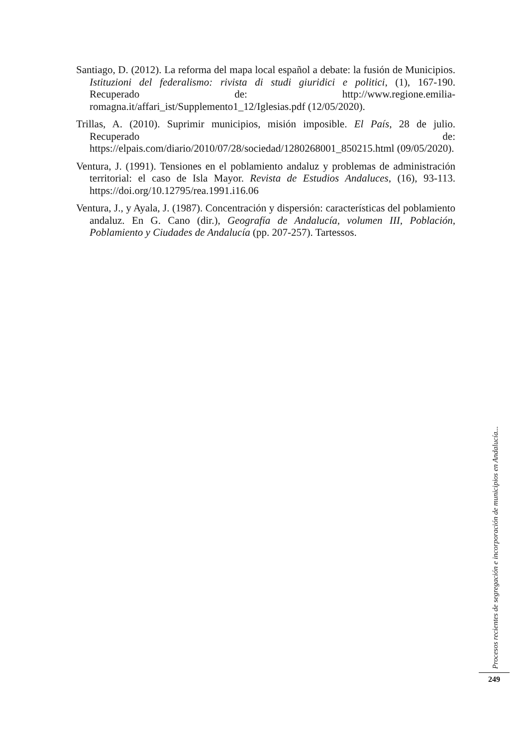Santiago, D. (2012). La reforma del mapa local español a debate: la fusión de Municipios. Istituzioni del federalismo: rivista di studi giuridici e politici, (1), 167-190. Recuperado de: http://www.regione.emilia-romagna.it/affari_ist/Supplemento1_12/Iglesias.pdf (12/05/2020).
Trillas, A. (2010). Suprimir municipios, misión imposible. El País, 28 de julio. Recuperado de: https://elpais.com/diario/2010/07/28/sociedad/1280268001_850215.html (09/05/2020).
Ventura, J. (1991). Tensiones en el poblamiento andaluz y problemas de administración territorial: el caso de Isla Mayor. Revista de Estudios Andaluces, (16), 93-113. https://doi.org/10.12795/rea.1991.i16.06
Ventura, J., y Ayala, J. (1987). Concentración y dispersión: características del poblamiento andaluz. En G. Cano (dir.), Geografía de Andalucía, volumen III, Población, Poblamiento y Ciudades de Andalucía (pp. 207-257). Tartessos.
Procesos recientes de segregación e incorporación de municipios en Andalucía...
249